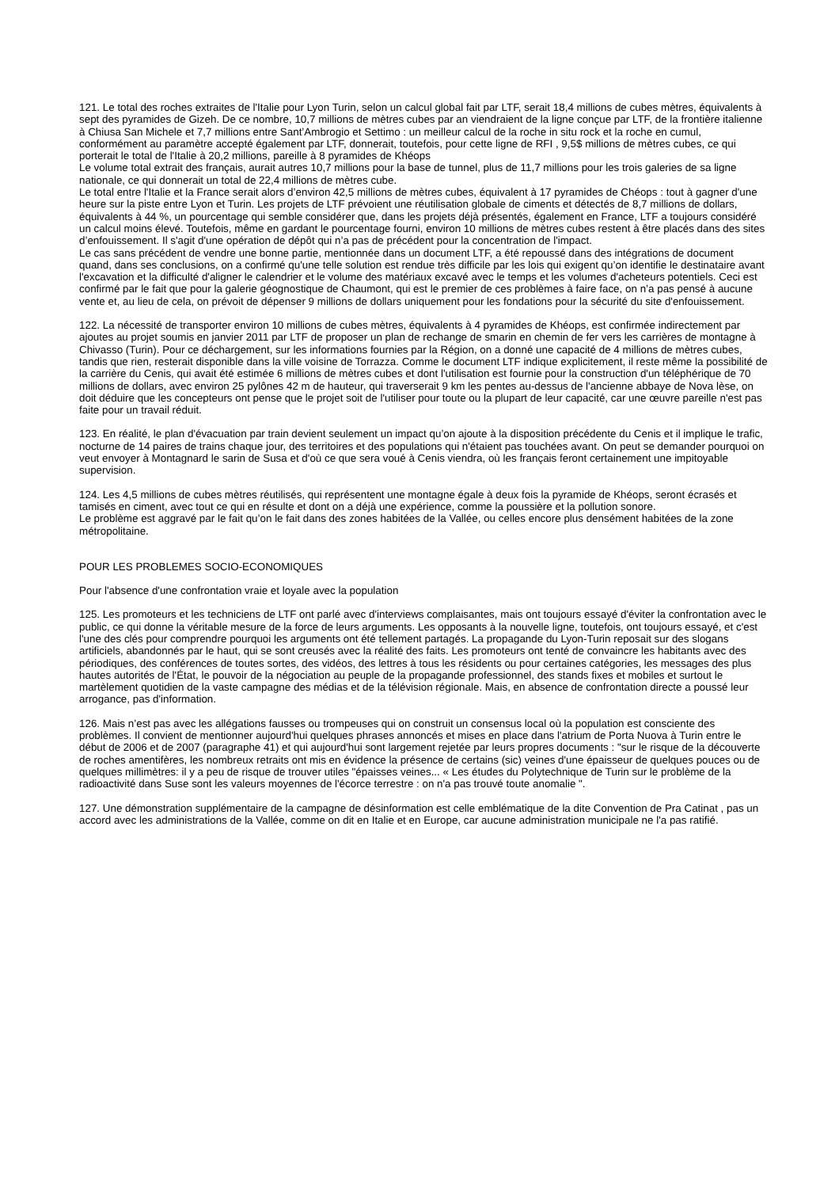121. Le total des roches extraites de l'Italie pour Lyon Turin, selon un calcul global fait par LTF, serait 18,4 millions de cubes mètres, équivalents à sept des pyramides de Gizeh. De ce nombre, 10,7 millions de mètres cubes par an viendraient de la ligne conçue par LTF, de la frontière italienne à Chiusa San Michele et 7,7 millions entre Sant’Ambrogio et Settimo : un meilleur calcul de la roche in situ rock et la roche en cumul, conformément au paramètre accepté également par LTF, donnerait, toutefois, pour cette ligne de RFI , 9,5$ millions de mètres cubes, ce qui porterait le total de l'Italie à 20,2 millions, pareille à 8 pyramides de Khéops
Le volume total extrait des français, aurait autres 10,7 millions pour la base de tunnel, plus de 11,7 millions pour les trois galeries de sa ligne nationale, ce qui donnerait un total de 22,4 millions de mètres cube.
Le total entre l'Italie et la France serait alors d’environ 42,5 millions de mètres cubes, équivalent à 17 pyramides de Chéops : tout à gagner d'une heure sur la piste entre Lyon et Turin. Les projets de LTF prévoient une réutilisation globale de ciments et détectés de 8,7 millions de dollars, équivalents à 44 %, un pourcentage qui semble considérer que, dans les projets déjà présentés, également en France, LTF a toujours considéré un calcul moins élevé. Toutefois, même en gardant le pourcentage fourni, environ 10 millions de mètres cubes restent à être placés dans des sites d’enfouissement. Il s'agit d'une opération de dépôt qui n’a pas de précédent pour la concentration de l'impact.
Le cas sans précédent de vendre une bonne partie, mentionnée dans un document LTF, a été repoussé dans des intégrations de document quand, dans ses conclusions, on a confirmé qu'une telle solution est rendue très difficile par les lois qui exigent qu’on identifie le destinataire avant l'excavation et la difficulté d'aligner le calendrier et le volume des matériaux excavé avec le temps et les volumes d'acheteurs potentiels. Ceci est confirmé par le fait que pour la galerie géognostique de Chaumont, qui est le premier de ces problèmes à faire face, on n’a pas pensé à aucune vente et, au lieu de cela, on prévoit de dépenser 9 millions de dollars uniquement pour les fondations pour la sécurité du site d'enfouissement.
122. La nécessité de transporter environ 10 millions de cubes mètres, équivalents à 4 pyramides de Khéops, est confirmée indirectement par ajoutes au projet soumis en janvier 2011 par LTF de proposer un plan de rechange de smarin en chemin de fer vers les carrières de montagne à Chivasso (Turin). Pour ce déchargement, sur les informations fournies par la Région, on a donné une capacité de 4 millions de mètres cubes, tandis que rien, resterait disponible dans la ville voisine de Torrazza. Comme le document LTF indique explicitement, il reste même la possibilité de la carrière du Cenis, qui avait été estimée 6 millions de mètres cubes et dont l'utilisation est fournie pour la construction d'un téléphérique de 70 millions de dollars, avec environ 25 pylônes 42 m de hauteur, qui traverserait 9 km les pentes au-dessus de l'ancienne abbaye de Nova lèse, on doit déduire que les concepteurs ont pense que le projet soit de l'utiliser pour toute ou la plupart de leur capacité, car une œuvre pareille n'est pas faite pour un travail réduit.
123. En réalité, le plan d'évacuation par train devient seulement un impact qu’on ajoute à la disposition précédente du Cenis et il implique le trafic, nocturne de 14 paires de trains chaque jour, des territoires et des populations qui n'étaient pas touchées avant. On peut se demander pourquoi on veut envoyer à Montagnard le sarin de Susa et d'où ce que sera voué à Cenis viendra, où les français feront certainement une impitoyable supervision.
124. Les 4,5 millions de cubes mètres réutilisés, qui représentent une montagne égale à deux fois la pyramide de Khéops, seront écrasés et tamisés en ciment, avec tout ce qui en résulte et dont on a déjà une expérience, comme la poussière et la pollution sonore.
Le problème est aggravé par le fait qu’on le fait dans des zones habitées de la Vallée, ou celles encore plus densément habitées de la zone métropolitaine.
POUR LES PROBLEMES SOCIO-ECONOMIQUES
Pour l'absence d'une confrontation vraie et loyale avec la population
125. Les promoteurs et les techniciens de LTF ont parlé avec d'interviews complaisantes, mais ont toujours essayé d'éviter la confrontation avec le public, ce qui donne la véritable mesure de la force de leurs arguments. Les opposants à la nouvelle ligne, toutefois, ont toujours essayé, et c'est l'une des clés pour comprendre pourquoi les arguments ont été tellement partagés. La propagande du Lyon-Turin reposait sur des slogans artificiels, abandonnés par le haut, qui se sont creusés avec la réalité des faits. Les promoteurs ont tenté de convaincre les habitants avec des périodiques, des conférences de toutes sortes, des vidéos, des lettres à tous les résidents ou pour certaines catégories, les messages des plus hautes autorités de l'État, le pouvoir de la négociation au peuple de la propagande professionnel, des stands fixes et mobiles et surtout le martèlement quotidien de la vaste campagne des médias et de la télévision régionale. Mais, en absence de confrontation directe a poussé leur arrogance, pas d'information.
126. Mais n’est pas avec les allégations fausses ou trompeuses qui on construit un consensus local où la population est consciente des problèmes. Il convient de mentionner aujourd'hui quelques phrases annoncés et mises en place dans l'atrium de Porta Nuova à Turin entre le début de 2006 et de 2007 (paragraphe 41) et qui aujourd'hui sont largement rejetée par leurs propres documents : "sur le risque de la découverte de roches amentifères, les nombreux retraits ont mis en évidence la présence de certains (sic) veines d'une épaisseur de quelques pouces ou de quelques millimètres: il y a peu de risque de trouver utiles "épaisses veines... « Les études du Polytechnique de Turin sur le problème de la radioactivité dans Suse sont les valeurs moyennes de l'écorce terrestre : on n'a pas trouvé toute anomalie ".
127. Une démonstration supplémentaire de la campagne de désinformation est celle emblématique de la dite Convention de Pra Catinat , pas un accord avec les administrations de la Vallée, comme on dit en Italie et en Europe, car aucune administration municipale ne l'a pas ratifié.